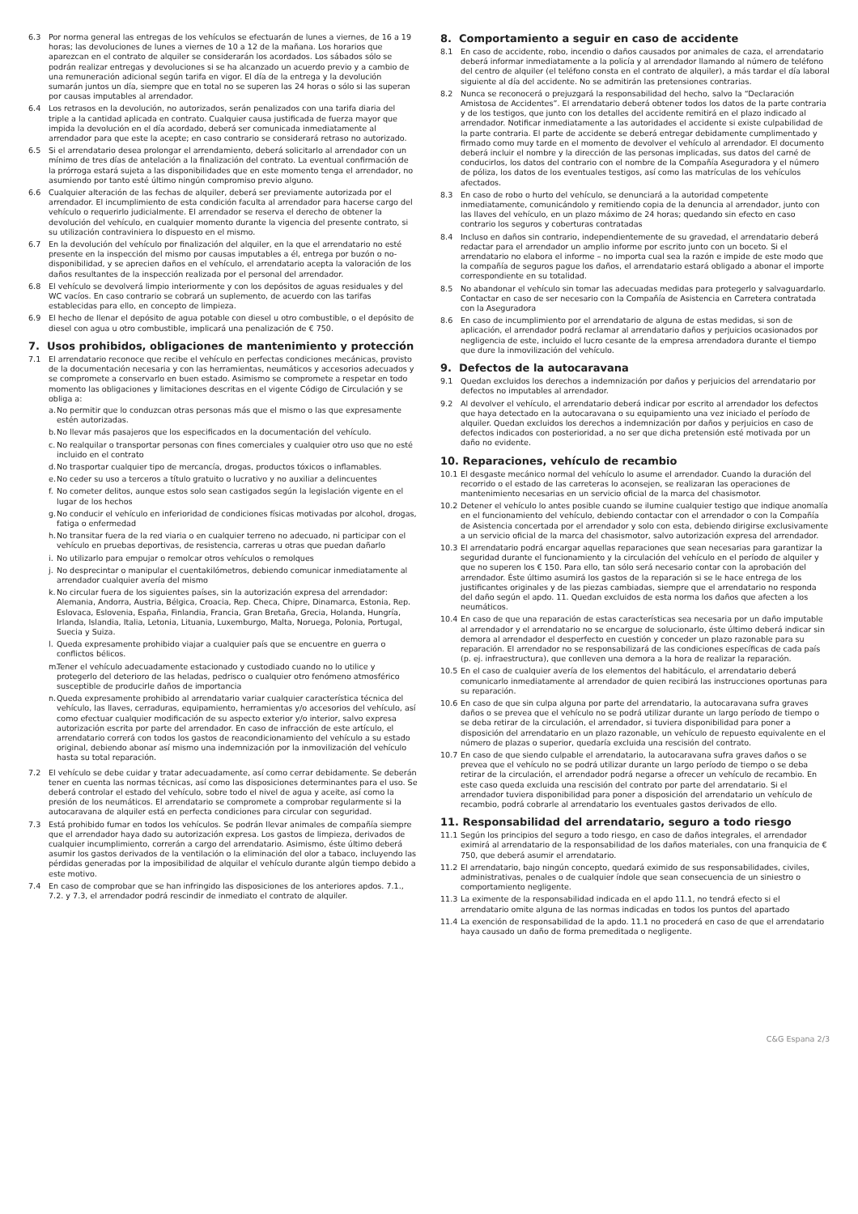6.3 Por norma general las entregas de los vehículos se efectuarán de lunes a viernes, de 16 a 19 horas; las devoluciones de lunes a viernes de 10 a 12 de la mañana. Los horarios que aparezcan en el contrato de alquiler se considerarán los acordados. Los sábados sólo se podrán realizar entregas y devoluciones si se ha alcanzado un acuerdo previo y a cambio de una remuneración adicional según tarifa en vigor. El día de la entrega y la devolución sumarán juntos un día, siempre que en total no se superen las 24 horas o sólo si las superan por causas imputables al arrendador.
6.4 Los retrasos en la devolución, no autorizados, serán penalizados con una tarifa diaria del triple a la cantidad aplicada en contrato. Cualquier causa justificada de fuerza mayor que impida la devolución en el día acordado, deberá ser comunicada inmediatamente al arrendador para que este la acepte; en caso contrario se considerará retraso no autorizado.
6.5 Si el arrendatario desea prolongar el arrendamiento, deberá solicitarlo al arrendador con un mínimo de tres días de antelación a la finalización del contrato. La eventual confirmación de la prórroga estará sujeta a las disponibilidades que en este momento tenga el arrendador, no asumiendo por tanto esté último ningún compromiso previo alguno.
6.6 Cualquier alteración de las fechas de alquiler, deberá ser previamente autorizada por el arrendador. El incumplimiento de esta condición faculta al arrendador para hacerse cargo del vehículo o requerirlo judicialmente. El arrendador se reserva el derecho de obtener la devolución del vehículo, en cualquier momento durante la vigencia del presente contrato, si su utilización contraviniera lo dispuesto en el mismo.
6.7 En la devolución del vehículo por finalización del alquiler, en la que el arrendatario no esté presente en la inspección del mismo por causas imputables a él, entrega por buzón o no-disponibilidad, y se aprecien daños en el vehículo, el arrendatario acepta la valoración de los daños resultantes de la inspección realizada por el personal del arrendador.
6.8 El vehículo se devolverá limpio interiormente y con los depósitos de aguas residuales y del WC vacíos. En caso contrario se cobrará un suplemento, de acuerdo con las tarifas establecidas para ello, en concepto de limpieza.
6.9 El hecho de llenar el depósito de agua potable con diesel u otro combustible, o el depósito de diesel con agua u otro combustible, implicará una penalización de € 750.
7. Usos prohibidos, obligaciones de mantenimiento y protección
7.1 El arrendatario reconoce que recibe el vehículo en perfectas condiciones mecánicas, provisto de la documentación necesaria y con las herramientas, neumáticos y accesorios adecuados y se compromete a conservarlo en buen estado. Asimismo se compromete a respetar en todo momento las obligaciones y limitaciones descritas en el vigente Código de Circulación y se obliga a:
a.
No permitir que lo conduzcan otras personas más que el mismo o las que expresamente estén autorizadas.
b.
No llevar más pasajeros que los especificados en la documentación del vehículo.
c.
No realquilar o transportar personas con fines comerciales y cualquier otro uso que no esté incluido en el contrato
d.
No trasportar cualquier tipo de mercancía, drogas, productos tóxicos o inflamables.
e.
No ceder su uso a terceros a título gratuito o lucrativo y no auxiliar a delincuentes
f.
No cometer delitos, aunque estos solo sean castigados según la legislación vigente en el lugar de los hechos
g.
No conducir el vehículo en inferioridad de condiciones físicas motivadas por alcohol, drogas, fatiga o enfermedad
h.
No transitar fuera de la red viaria o en cualquier terreno no adecuado, ni participar con el vehículo en pruebas deportivas, de resistencia, carreras u otras que puedan dañarlo
i.
No utilizarlo para empujar o remolcar otros vehículos o remolques
j.
No desprecintar o manipular el cuentakilómetros, debiendo comunicar inmediatamente al arrendador cualquier avería del mismo
k.
No circular fuera de los siguientes países, sin la autorización expresa del arrendador:
Alemania, Andorra, Austria, Bélgica, Croacia, Rep. Checa, Chipre, Dinamarca, Estonia, Rep. Eslovaca, Eslovenia, España, Finlandia, Francia, Gran Bretaña, Grecia, Holanda, Hungría, Irlanda, Islandia, Italia, Letonia, Lituania, Luxemburgo, Malta, Noruega, Polonia, Portugal, Suecia y Suiza.
l.
Queda expresamente prohibido viajar a cualquier país que se encuentre en guerra o conflictos bélicos.
m.
Tener el vehículo adecuadamente estacionado y custodiado cuando no lo utilice y protegerlo del deterioro de las heladas, pedrisco o cualquier otro fenómeno atmosférico susceptible de producirle daños de importancia
n.
Queda expresamente prohibido al arrendatario variar cualquier característica técnica del vehículo, las llaves, cerraduras, equipamiento, herramientas y/o accesorios del vehículo, así como efectuar cualquier modificación de su aspecto exterior y/o interior, salvo expresa autorización escrita por parte del arrendador. En caso de infracción de este artículo, el arrendatario correrá con todos los gastos de reacondicionamiento del vehículo a su estado original, debiendo abonar así mismo una indemnización por la inmovilización del vehículo hasta su total reparación.
7.2 El vehículo se debe cuidar y tratar adecuadamente, así como cerrar debidamente. Se deberán tener en cuenta las normas técnicas, así como las disposiciones determinantes para el uso. Se deberá controlar el estado del vehículo, sobre todo el nivel de agua y aceite, así como la presión de los neumáticos. El arrendatario se compromete a comprobar regularmente si la autocaravana de alquiler está en perfecta condiciones para circular con seguridad.
7.3 Está prohibido fumar en todos los vehículos. Se podrán llevar animales de compañía siempre que el arrendador haya dado su autorización expresa. Los gastos de limpieza, derivados de cualquier incumplimiento, correrán a cargo del arrendatario. Asimismo, éste último deberá asumir los gastos derivados de la ventilación o la eliminación del olor a tabaco, incluyendo las pérdidas generadas por la imposibilidad de alquilar el vehículo durante algún tiempo debido a este motivo.
7.4 En caso de comprobar que se han infringido las disposiciones de los anteriores apdos. 7.1., 7.2. y 7.3, el arrendador podrá rescindir de inmediato el contrato de alquiler.
8. Comportamiento a seguir en caso de accidente
8.1 En caso de accidente, robo, incendio o daños causados por animales de caza, el arrendatario deberá informar inmediatamente a la policía y al arrendador llamando al número de teléfono del centro de alquiler (el teléfono consta en el contrato de alquiler), a más tardar el día laboral siguiente al día del accidente. No se admitirán las pretensiones contrarias.
8.2 Nunca se reconocerá o prejuzgará la responsabilidad del hecho, salvo la “Declaración Amistosa de Accidentes”. El arrendatario deberá obtener todos los datos de la parte contraria y de los testigos, que junto con los detalles del accidente remitirá en el plazo indicado al arrendador. Notificar inmediatamente a las autoridades el accidente si existe culpabilidad de la parte contraria. El parte de accidente se deberá entregar debidamente cumplimentado y firmado como muy tarde en el momento de devolver el vehículo al arrendador. El documento deberá incluir el nombre y la dirección de las personas implicadas, sus datos del carné de conducirlos, los datos del contrario con el nombre de la Compañía Aseguradora y el número de póliza, los datos de los eventuales testigos, así como las matrículas de los vehículos afectados.
8.3 En caso de robo o hurto del vehículo, se denunciará a la autoridad competente inmediatamente, comunicándolo y remitiendo copia de la denuncia al arrendador, junto con las llaves del vehículo, en un plazo máximo de 24 horas; quedando sin efecto en caso contrario los seguros y coberturas contratadas
8.4 Incluso en daños sin contrario, independientemente de su gravedad, el arrendatario deberá redactar para el arrendador un amplio informe por escrito junto con un boceto. Si el arrendatario no elabora el informe – no importa cual sea la razón e impide de este modo que la compañía de seguros pague los daños, el arrendatario estará obligado a abonar el importe correspondiente en su totalidad.
8.5 No abandonar el vehículo sin tomar las adecuadas medidas para protegerlo y salvaguardarlo. Contactar en caso de ser necesario con la Compañía de Asistencia en Carretera contratada con la Aseguradora
8.6 En caso de incumplimiento por el arrendatario de alguna de estas medidas, si son de aplicación, el arrendador podrá reclamar al arrendatario daños y perjuicios ocasionados por negligencia de este, incluido el lucro cesante de la empresa arrendadora durante el tiempo que dure la inmovilización del vehículo.
9. Defectos de la autocaravana
9.1 Quedan excluidos los derechos a indemnización por daños y perjuicios del arrendatario por defectos no imputables al arrendador.
9.2 Al devolver el vehículo, el arrendatario deberá indicar por escrito al arrendador los defectos que haya detectado en la autocaravana o su equipamiento una vez iniciado el período de alquiler. Quedan excluidos los derechos a indemnización por daños y perjuicios en caso de defectos indicados con posterioridad, a no ser que dicha pretensión esté motivada por un daño no evidente.
10. Reparaciones, vehículo de recambio
10.1 El desgaste mecánico normal del vehículo lo asume el arrendador. Cuando la duración del recorrido o el estado de las carreteras lo aconsejen, se realizaran las operaciones de mantenimiento necesarias en un servicio oficial de la marca del chasismotor.
10.2 Detener el vehículo lo antes posible cuando se ilumine cualquier testigo que indique anomalía en el funcionamiento del vehículo, debiendo contactar con el arrendador o con la Compañía de Asistencia concertada por el arrendador y solo con esta, debiendo dirigirse exclusivamente a un servicio oficial de la marca del chasismotor, salvo autorización expresa del arrendador.
10.3 El arrendatario podrá encargar aquellas reparaciones que sean necesarias para garantizar la seguridad durante el funcionamiento y la circulación del vehículo en el período de alquiler y que no superen los € 150. Para ello, tan sólo será necesario contar con la aprobación del arrendador. Éste último asumirá los gastos de la reparación si se le hace entrega de los justificantes originales y de las piezas cambiadas, siempre que el arrendatario no responda del daño según el apdo. 11. Quedan excluidos de esta norma los daños que afecten a los neumáticos.
10.4 En caso de que una reparación de estas características sea necesaria por un daño imputable al arrendador y el arrendatario no se encargue de solucionarlo, éste último deberá indicar sin demora al arrendador el desperfecto en cuestión y conceder un plazo razonable para su reparación. El arrendador no se responsabilizará de las condiciones específicas de cada país (p. ej. infraestructura), que conlleven una demora a la hora de realizar la reparación.
10.5 En el caso de cualquier avería de los elementos del habitáculo, el arrendatario deberá comunicarlo inmediatamente al arrendador de quien recibirá las instrucciones oportunas para su reparación.
10.6 En caso de que sin culpa alguna por parte del arrendatario, la autocaravana sufra graves daños o se prevea que el vehículo no se podrá utilizar durante un largo período de tiempo o se deba retirar de la circulación, el arrendador, si tuviera disponibilidad para poner a disposición del arrendatario en un plazo razonable, un vehículo de repuesto equivalente en el número de plazas o superior, quedaría excluida una rescisión del contrato.
10.7 En caso de que siendo culpable el arrendatario, la autocaravana sufra graves daños o se prevea que el vehículo no se podrá utilizar durante un largo período de tiempo o se deba retirar de la circulación, el arrendador podrá negarse a ofrecer un vehículo de recambio. En este caso queda excluida una rescisión del contrato por parte del arrendatario. Si el arrendador tuviera disponibilidad para poner a disposición del arrendatario un vehículo de recambio, podrá cobrarle al arrendatario los eventuales gastos derivados de ello.
11. Responsabilidad del arrendatario, seguro a todo riesgo
11.1 Según los principios del seguro a todo riesgo, en caso de daños integrales, el arrendador eximirá al arrendatario de la responsabilidad de los daños materiales, con una franquicia de € 750, que deberá asumir el arrendatario.
11.2 El arrendatario, bajo ningún concepto, quedará eximido de sus responsabilidades, civiles, administrativas, penales o de cualquier índole que sean consecuencia de un siniestro o comportamiento negligente.
11.3 La eximente de la responsabilidad indicada en el apdo 11.1, no tendrá efecto si el arrendatario omite alguna de las normas indicadas en todos los puntos del apartado
11.4 La exención de responsabilidad de la apdo. 11.1 no procederá en caso de que el arrendatario haya causado un daño de forma premeditada o negligente.
C&G Espana 2/3